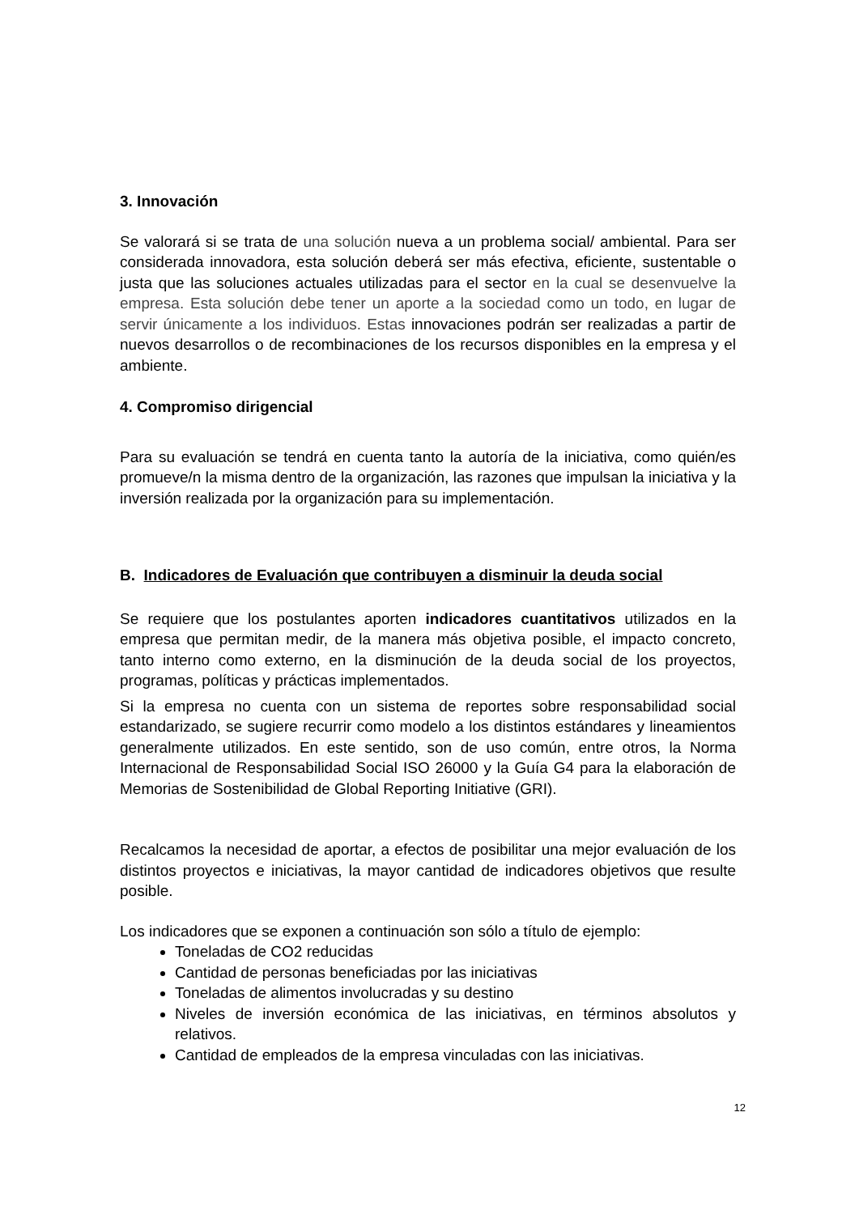3. Innovación
Se valorará si se trata de una solución nueva a un problema social/ ambiental. Para ser considerada innovadora, esta solución deberá ser más efectiva, eficiente, sustentable o justa que las soluciones actuales utilizadas para el sector en la cual se desenvuelve la empresa. Esta solución debe tener un aporte a la sociedad como un todo, en lugar de servir únicamente a los individuos. Estas innovaciones podrán ser realizadas a partir de nuevos desarrollos o de recombinaciones de los recursos disponibles en la empresa y el ambiente.
4. Compromiso dirigencial
Para su evaluación se tendrá en cuenta tanto la autoría de la iniciativa, como quién/es promueve/n la misma dentro de la organización, las razones que impulsan la iniciativa y la inversión realizada por la organización para su implementación.
B. Indicadores de Evaluación que contribuyen a disminuir la deuda social
Se requiere que los postulantes aporten indicadores cuantitativos utilizados en la empresa que permitan medir, de la manera más objetiva posible, el impacto concreto, tanto interno como externo, en la disminución de la deuda social de los proyectos, programas, políticas y prácticas implementados.
Si la empresa no cuenta con un sistema de reportes sobre responsabilidad social estandarizado, se sugiere recurrir como modelo a los distintos estándares y lineamientos generalmente utilizados. En este sentido, son de uso común, entre otros, la Norma Internacional de Responsabilidad Social ISO 26000 y la Guía G4 para la elaboración de Memorias de Sostenibilidad de Global Reporting Initiative (GRI).
Recalcamos la necesidad de aportar, a efectos de posibilitar una mejor evaluación de los distintos proyectos e iniciativas, la mayor cantidad de indicadores objetivos que resulte posible.
Los indicadores que se exponen a continuación son sólo a título de ejemplo:
Toneladas de CO2 reducidas
Cantidad de personas beneficiadas por las iniciativas
Toneladas de alimentos involucradas y su destino
Niveles de inversión económica de las iniciativas, en términos absolutos y relativos.
Cantidad de empleados de la empresa vinculadas con las iniciativas.
12